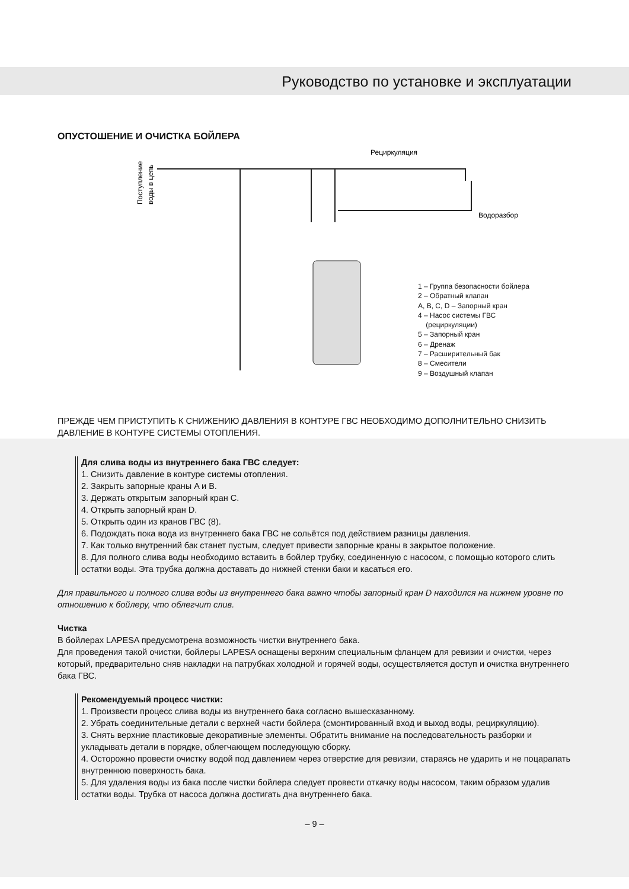Руководство по установке и эксплуатации
ОПУСТОШЕНИЕ И ОЧИСТКА БОЙЛЕРА
Рециркуляция
Водоразбор
Поступление
воды в цепь
1 – Группа безопасности бойлера
2 – Обратный клапан
A, B, C, D – Запорный кран
4 – Насос системы ГВС
(рециркуляции)
5 – Запорный кран
6 – Дренаж
7 – Расширительный бак
8 – Смесители
9 – Воздушный клапан
ПРЕЖДЕ ЧЕМ ПРИСТУПИТЬ К СНИЖЕНИЮ ДАВЛЕНИЯ В КОНТУРЕ ГВС НЕОБХОДИМО ДОПОЛНИТЕЛЬНО СНИЗИТЬ ДАВЛЕНИЕ В КОНТУРЕ СИСТЕМЫ ОТОПЛЕНИЯ.
Для слива воды из внутреннего бака ГВС следует:
1. Снизить давление в контуре системы отопления.
2. Закрыть запорные краны A и B.
3. Держать открытым запорный кран C.
4. Открыть запорный кран D.
5. Открыть один из кранов ГВС (8).
6. Подождать пока вода из внутреннего бака ГВС не сольётся под действием разницы давления.
7. Как только внутренний бак станет пустым, следует привести запорные краны в закрытое положение.
8. Для полного слива воды необходимо вставить в бойлер трубку, соединенную с насосом, с помощью которого слить остатки воды. Эта трубка должна доставать до нижней стенки баки и касаться его.
Для правильного и полного слива воды из внутреннего бака важно чтобы запорный кран D находился на нижнем уровне по отношению к бойлеру, что облегчит слив.
Чистка
В бойлерах LAPESA предусмотрена возможность чистки внутреннего бака.
Для проведения такой очистки, бойлеры LAPESA оснащены верхним специальным фланцем для ревизии и очистки, через который, предварительно сняв накладки на патрубках холодной и горячей воды, осуществляется доступ и очистка внутреннего бака ГВС.
Рекомендуемый процесс чистки:
1. Произвести процесс слива воды из внутреннего бака согласно вышесказанному.
2. Убрать соединительные детали с верхней части бойлера (смонтированный вход и выход воды, рециркуляцию).
3. Снять верхние пластиковые декоративные элементы. Обратить внимание на последовательность разборки и укладывать детали в порядке, облегчающем последующую сборку.
4. Осторожно провести очистку водой под давлением через отверстие для ревизии, стараясь не ударить и не поцарапать внутреннюю поверхность бака.
5. Для удаления воды из бака после чистки бойлера следует провести откачку воды насосом, таким образом удалив остатки воды. Трубка от насоса должна достигать дна внутреннего бака.
– 9 –